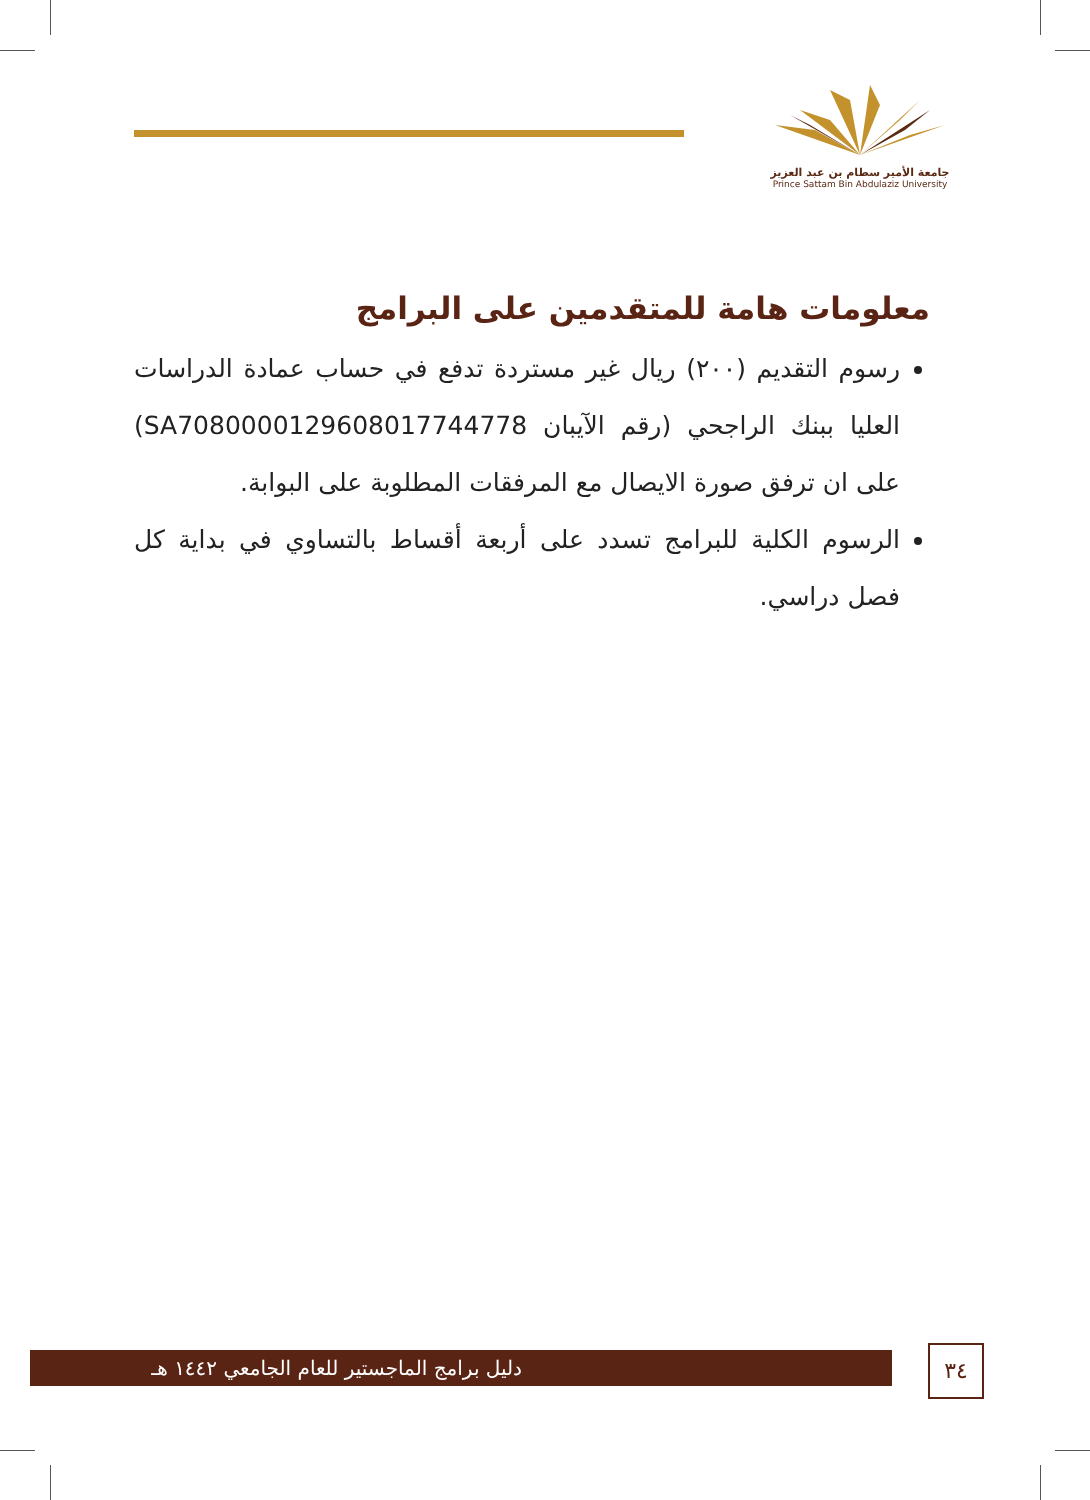جامعة الأمير سطام بن عبد العزيز
Prince Sattam Bin Abdulaziz University
معلومات هامة للمتقدمين على البرامج
رسوم التقديم (٢٠٠) ريال غير مستردة تدفع في حساب عمادة الدراسات العليا ببنك الراجحي (رقم الآيبان SA7080000129608017744778) على ان ترفق صورة الايصال مع المرفقات المطلوبة على البوابة.
الرسوم الكلية للبرامج تسدد على أربعة أقساط بالتساوي في بداية كل فصل دراسي.
دليل برامج الماجستير للعام الجامعي ١٤٤٢ هـ ٣٤